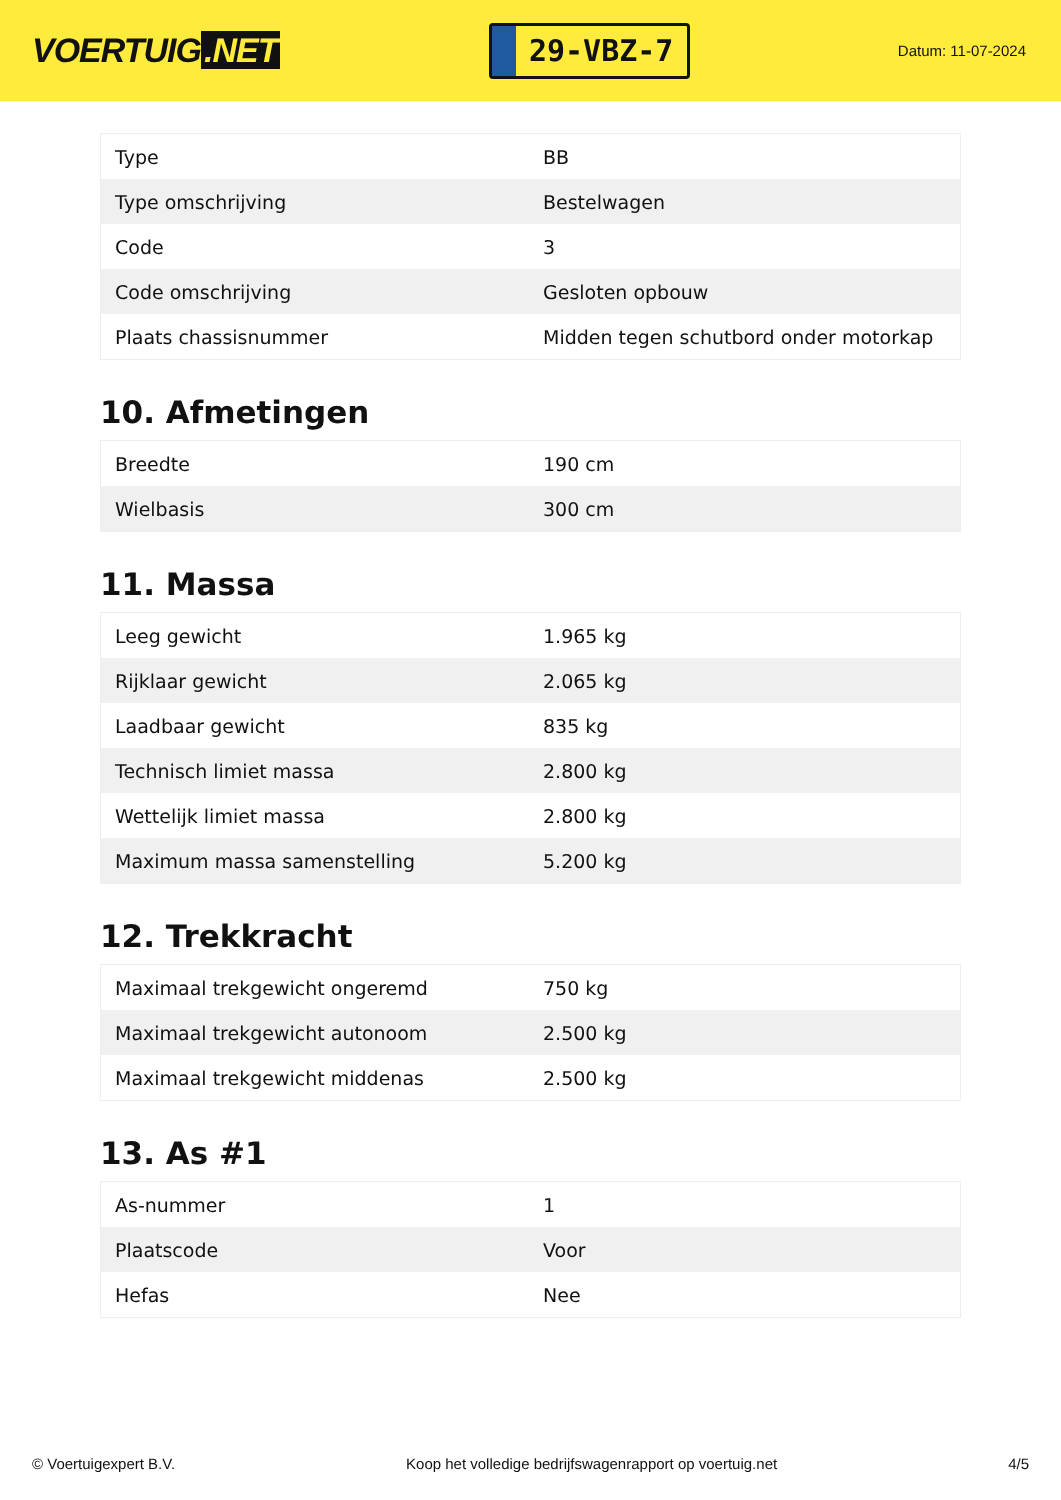VOERTUIG.NET
29-VBZ-7
Datum: 11-07-2024
| Type | BB |
| Type omschrijving | Bestelwagen |
| Code | 3 |
| Code omschrijving | Gesloten opbouw |
| Plaats chassisnummer | Midden tegen schutbord onder motorkap |
10. Afmetingen
| Breedte | 190 cm |
| Wielbasis | 300 cm |
11. Massa
| Leeg gewicht | 1.965 kg |
| Rijklaar gewicht | 2.065 kg |
| Laadbaar gewicht | 835 kg |
| Technisch limiet massa | 2.800 kg |
| Wettelijk limiet massa | 2.800 kg |
| Maximum massa samenstelling | 5.200 kg |
12. Trekkracht
| Maximaal trekgewicht ongeremd | 750 kg |
| Maximaal trekgewicht autonoom | 2.500 kg |
| Maximaal trekgewicht middenas | 2.500 kg |
13. As #1
| As-nummer | 1 |
| Plaatscode | Voor |
| Hefas | Nee |
© Voertuigexpert B.V. Koop het volledige bedrijfswagenrapport op voertuig.net 4/5